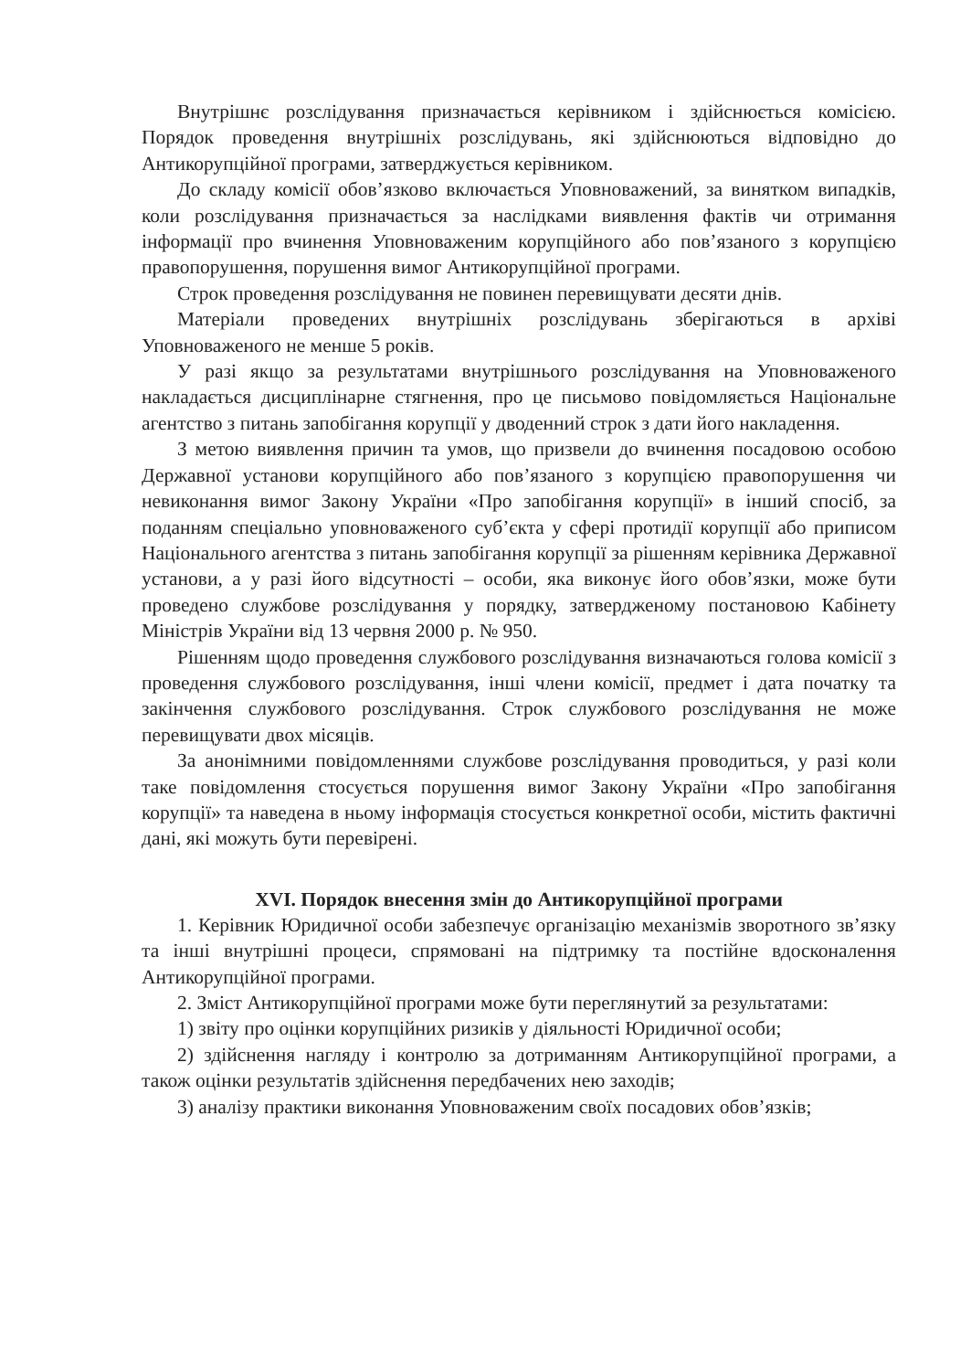Внутрішнє розслідування призначається керівником і здійснюється комісією. Порядок проведення внутрішніх розслідувань, які здійснюються відповідно до Антикорупційної програми, затверджується керівником.
До складу комісії обов’язково включається Уповноважений, за винятком випадків, коли розслідування призначається за наслідками виявлення фактів чи отримання інформації про вчинення Уповноваженим корупційного або пов’язаного з корупцією правопорушення, порушення вимог Антикорупційної програми.
Строк проведення розслідування не повинен перевищувати десяти днів.
Матеріали проведених внутрішніх розслідувань зберігаються в архіві Уповноваженого не менше 5 років.
У разі якщо за результатами внутрішнього розслідування на Уповноваженого накладається дисциплінарне стягнення, про це письмово повідомляється Національне агентство з питань запобігання корупції у дводенний строк з дати його накладення.
З метою виявлення причин та умов, що призвели до вчинення посадовою особою Державної установи корупційного або пов’язаного з корупцією правопорушення чи невиконання вимог Закону України «Про запобігання корупції» в інший спосіб, за поданням спеціально уповноваженого суб’єкта у сфері протидії корупції або приписом Національного агентства з питань запобігання корупції за рішенням керівника Державної установи, а у разі його відсутності – особи, яка виконує його обов’язки, може бути проведено службове розслідування у порядку, затвердженому постановою Кабінету Міністрів України від 13 червня 2000 р. № 950.
Рішенням щодо проведення службового розслідування визначаються голова комісії з проведення службового розслідування, інші члени комісії, предмет і дата початку та закінчення службового розслідування. Строк службового розслідування не може перевищувати двох місяців.
За анонімними повідомленнями службове розслідування проводиться, у разі коли таке повідомлення стосується порушення вимог Закону України «Про запобігання корупції» та наведена в ньому інформація стосується конкретної особи, містить фактичні дані, які можуть бути перевірені.
XVI. Порядок внесення змін до Антикорупційної програми
1. Керівник Юридичної особи забезпечує організацію механізмів зворотного зв’язку та інші внутрішні процеси, спрямовані на підтримку та постійне вдосконалення Антикорупційної програми.
2. Зміст Антикорупційної програми може бути переглянутий за результатами:
1) звіту про оцінки корупційних ризиків у діяльності Юридичної особи;
2) здійснення нагляду і контролю за дотриманням Антикорупційної програми, а також оцінки результатів здійснення передбачених нею заходів;
3) аналізу практики виконання Уповноваженим своїх посадових обов’язків;